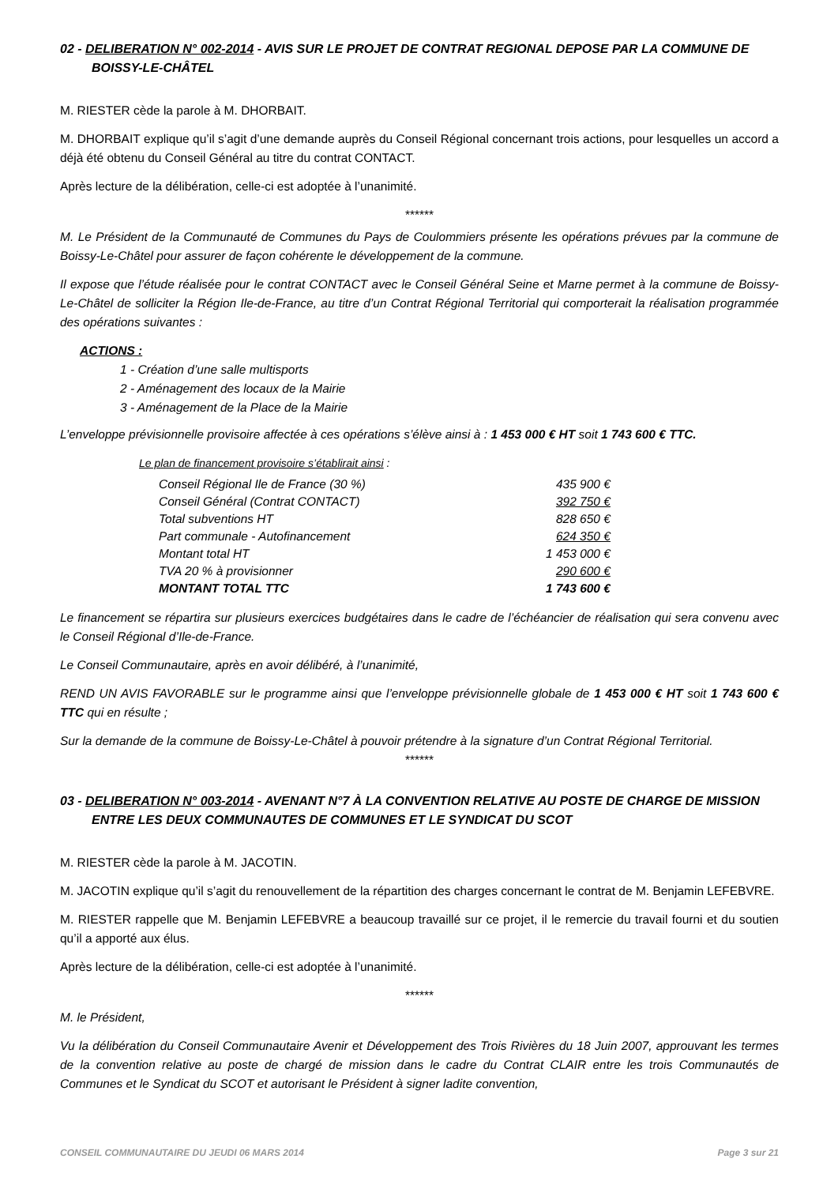02 - DELIBERATION N° 002-2014 - AVIS SUR LE PROJET DE CONTRAT REGIONAL DEPOSE PAR LA COMMUNE DE BOISSY-LE-CHÂTEL
M. RIESTER cède la parole à M. DHORBAIT.
M. DHORBAIT explique qu’il s’agit d’une demande auprès du Conseil Régional concernant trois actions, pour lesquelles un accord a déjà été obtenu du Conseil Général au titre du contrat CONTACT.
Après lecture de la délibération, celle-ci est adoptée à l’unanimité.
******
M. Le Président de la Communauté de Communes du Pays de Coulommiers présente les opérations prévues par la commune de Boissy-Le-Châtel pour assurer de façon cohérente le développement de la commune.
Il expose que l’étude réalisée pour le contrat CONTACT avec le Conseil Général Seine et Marne permet à la commune de Boissy-Le-Châtel de solliciter la Région Ile-de-France, au titre d’un Contrat Régional Territorial qui comporterait la réalisation programmée des opérations suivantes :
ACTIONS :
1 - Création d’une salle multisports
2 - Aménagement des locaux de la Mairie
3 - Aménagement de la Place de la Mairie
L’enveloppe prévisionnelle provisoire affectée à ces opérations s’élève ainsi à : 1 453 000 € HT soit 1 743 600 € TTC.
Le plan de financement provisoire s’établirait ainsi :
| Conseil Régional Ile de France (30 %) | 435 900 € |
| Conseil Général (Contrat CONTACT) | 392 750 € |
| Total subventions HT | 828 650 € |
| Part communale - Autofinancement | 624 350 € |
| Montant total HT | 1 453 000 € |
| TVA 20 % à provisionner | 290 600 € |
| MONTANT TOTAL TTC | 1 743 600 € |
Le financement se répartira sur plusieurs exercices budgétaires dans le cadre de l’échéancier de réalisation qui sera convenu avec le Conseil Régional d’Ile-de-France.
Le Conseil Communautaire, après en avoir délibéré, à l’unanimité,
REND UN AVIS FAVORABLE sur le programme ainsi que l’enveloppe prévisionnelle globale de 1 453 000 € HT soit 1 743 600 € TTC qui en résulte ;
Sur la demande de la commune de Boissy-Le-Châtel à pouvoir prétendre à la signature d’un Contrat Régional Territorial.
******
03 - DELIBERATION N° 003-2014 - AVENANT N°7 À LA CONVENTION RELATIVE AU POSTE DE CHARGE DE MISSION ENTRE LES DEUX COMMUNAUTES DE COMMUNES ET LE SYNDICAT DU SCOT
M. RIESTER cède la parole à M. JACOTIN.
M. JACOTIN explique qu’il s’agit du renouvellement de la répartition des charges concernant le contrat de M. Benjamin LEFEBVRE.
M. RIESTER rappelle que M. Benjamin LEFEBVRE a beaucoup travaillé sur ce projet, il le remercie du travail fourni et du soutien qu’il a apporté aux élus.
Après lecture de la délibération, celle-ci est adoptée à l’unanimité.
******
M. le Président,
Vu la délibération du Conseil Communautaire Avenir et Développement des Trois Rivières du 18 Juin 2007, approuvant les termes de la convention relative au poste de chargé de mission dans le cadre du Contrat CLAIR entre les trois Communautés de Communes et le Syndicat du SCOT et autorisant le Président à signer ladite convention,
CONSEIL COMMUNAUTAIRE DU JEUDI 06 MARS 2014 Page 3 sur 21